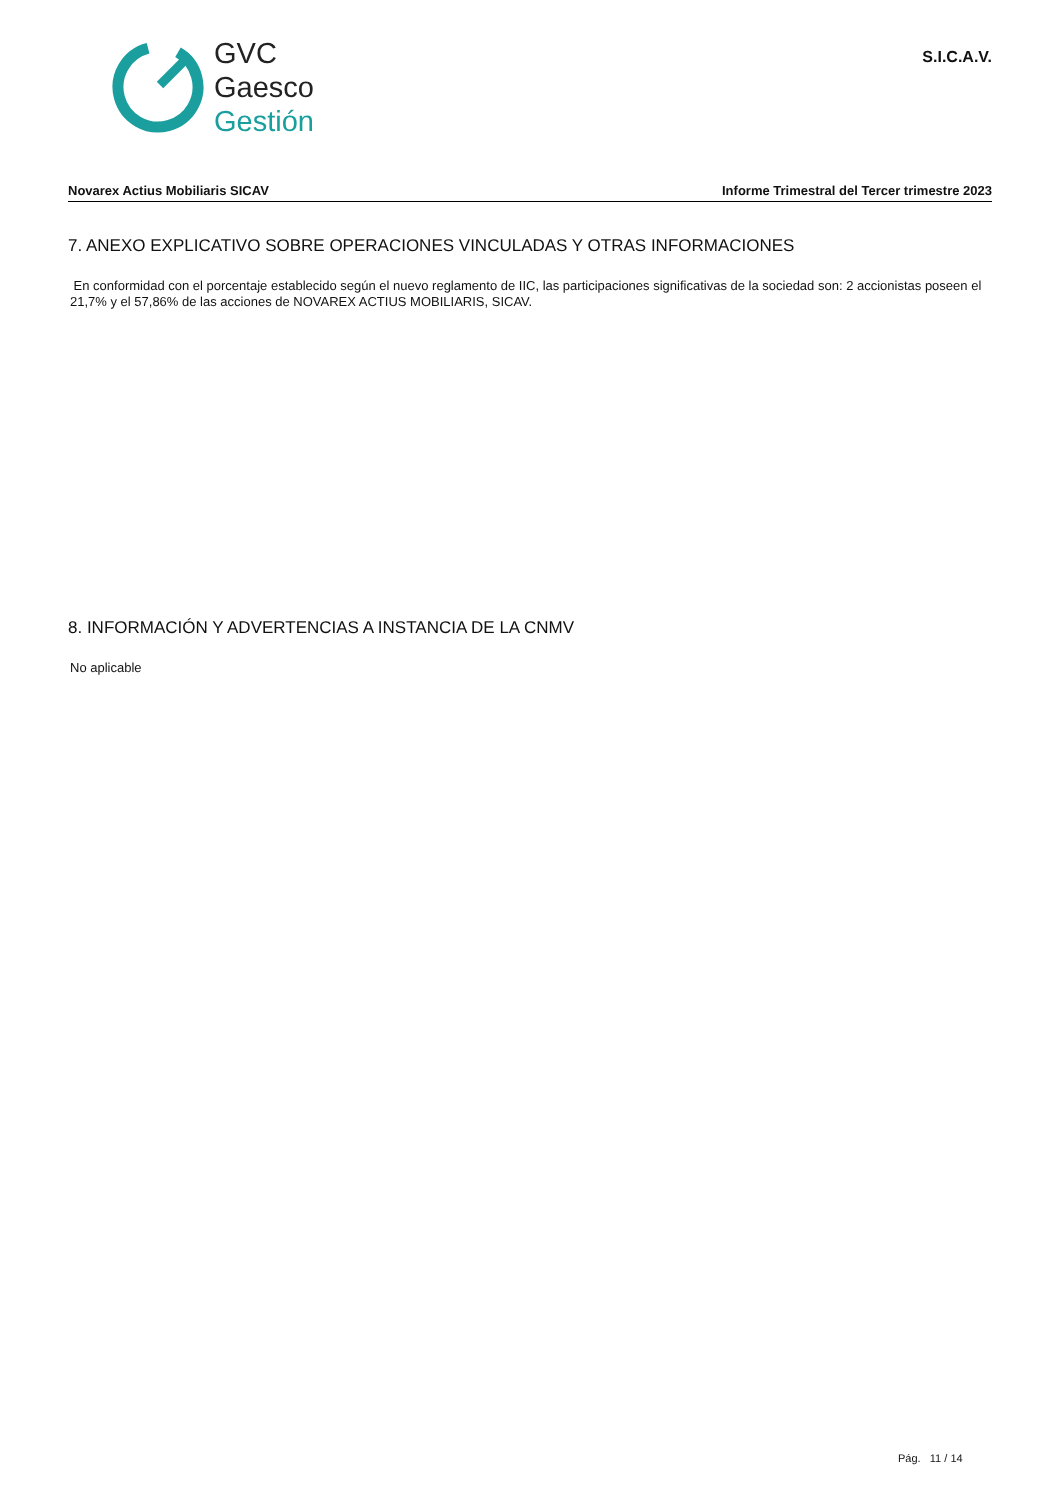GVC
Gaesco
Gestión
S.I.C.A.V.
Novarex Actius Mobiliaris SICAV Informe Trimestral del Tercer trimestre 2023
7. ANEXO EXPLICATIVO SOBRE OPERACIONES VINCULADAS Y OTRAS INFORMACIONES
En conformidad con el porcentaje establecido según el nuevo reglamento de IIC, las participaciones significativas de la sociedad son: 2 accionistas poseen el 21,7% y el 57,86% de las acciones de NOVAREX ACTIUS MOBILIARIS, SICAV.
8. INFORMACIÓN Y ADVERTENCIAS A INSTANCIA DE LA CNMV
No aplicable
Pág. 11 / 14